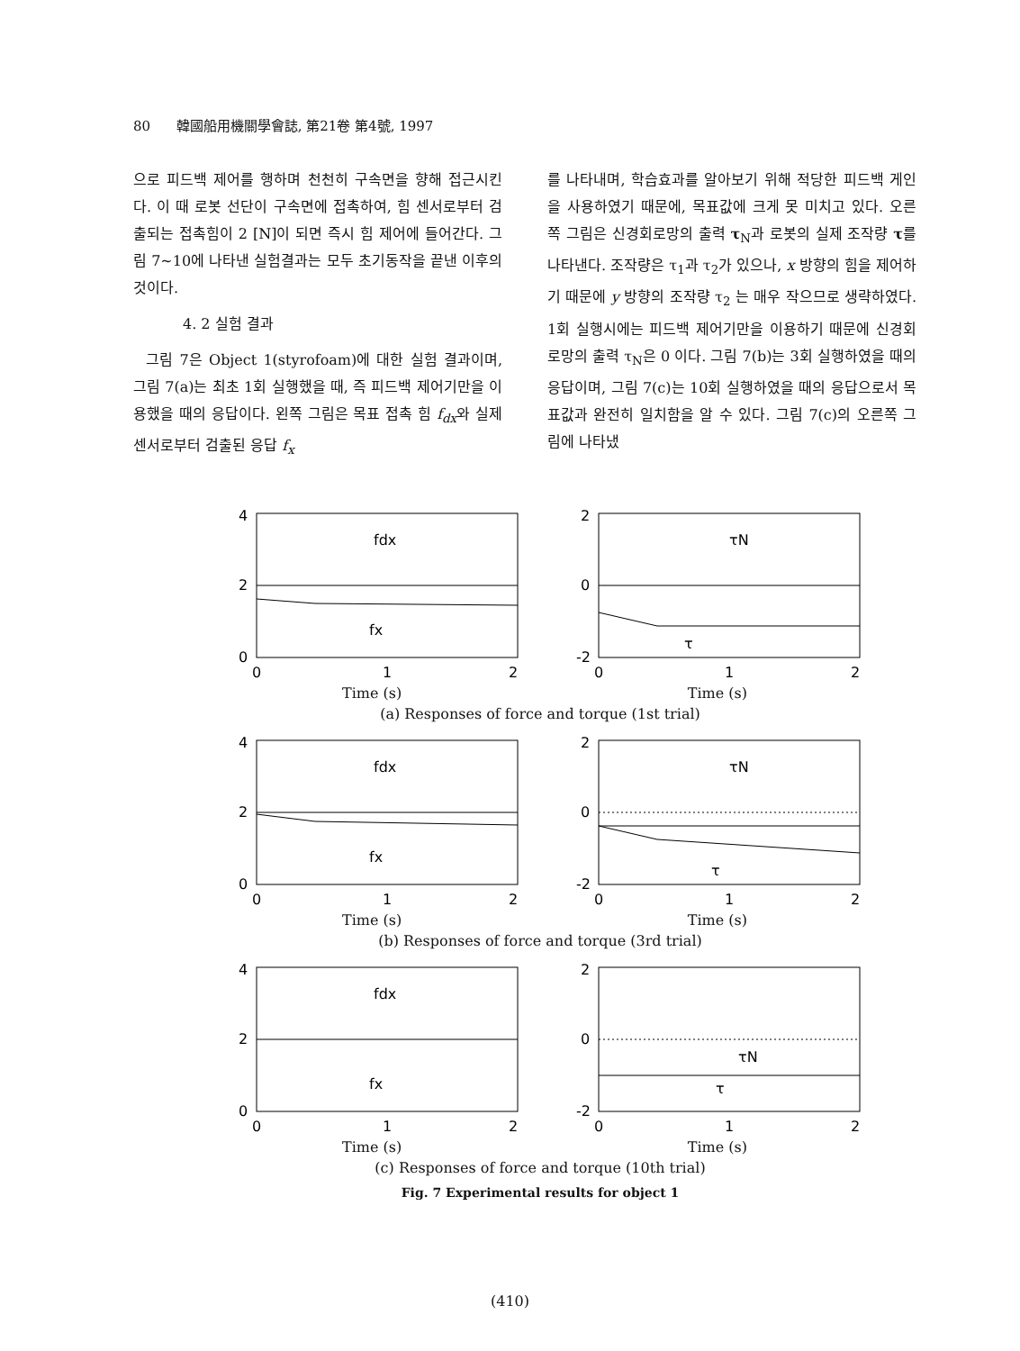80 韓國船用機關學會誌, 第21卷 第4號, 1997
으로 피드백 제어를 행하며 천천히 구속면을 향해 접근시킨다. 이 때 로봇 선단이 구속면에 접촉하여, 힘 센서로부터 검출되는 접촉힘이 2 [N]이 되면 즉시 힘 제어에 들어간다. 그림 7~10에 나타낸 실험결과는 모두 초기동작을 끝낸 이후의 것이다.
4. 2 실험 결과
그림 7은 Object 1(styrofoam)에 대한 실험 결과이며, 그림 7(a)는 최초 1회 실행했을 때, 즉 피드백 제어기만을 이용했을 때의 응답이다. 왼쪽 그림은 목표 접촉 힘 f<sub>dx</sub>와 실제 센서로부터 검출된 응답 f<sub>x</sub>
를 나타내며, 학습효과를 알아보기 위해 적당한 피드백 게인을 사용하였기 때문에, 목표값에 크게 못 미치고 있다. 오른쪽 그림은 신경회로망의 출력 τ<sub>N</sub>과 로봇의 실제 조작량 τ를 나타낸다. 조작량은 τ<sub>1</sub>과 τ<sub>2</sub>가 있으나, x 방향의 힘을 제어하기 때문에 y 방향의 조작량 τ<sub>2</sub> 는 매우 작으므로 생략하였다. 1회 실행시에는 피드백 제어기만을 이용하기 때문에 신경회로망의 출력 τ<sub>N</sub>은 0 이다. 그림 7(b)는 3회 실행하였을 때의 응답이며, 그림 7(c)는 10회 실행하였을 때의 응답으로서 목표값과 완전히 일치함을 알 수 있다. 그림 7(c)의 오른쪽 그림에 나타냈
4
2
0
0
1
2
fdx
fx
2
0
-2
0
1
2
τN
τ
Time (s) Time (s)
(a) Responses of force and torque (1st trial)
4
2
0
0
1
2
fdx
fx
2
0
-2
0
1
2
τN
τ
Time (s) Time (s)
(b) Responses of force and torque (3rd trial)
4
2
0
0
1
2
fdx
fx
2
0
-2
0
1
2
τN
τ
Time (s) Time (s)
(c) Responses of force and torque (10th trial)
Fig. 7 Experimental results for object 1
(410)